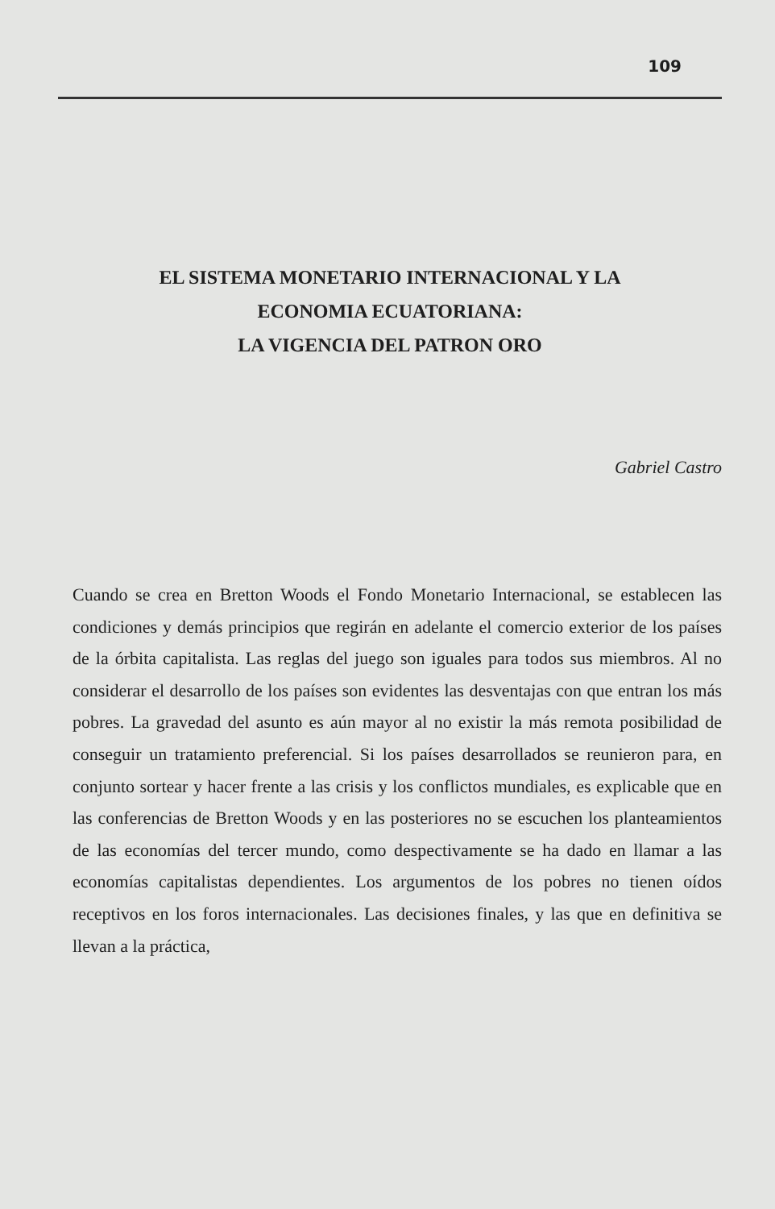109
EL SISTEMA MONETARIO INTERNACIONAL Y LA
ECONOMIA ECUATORIANA:
LA VIGENCIA DEL PATRON ORO
Gabriel Castro
Cuando se crea en Bretton Woods el Fondo Monetario Internacional, se establecen las condiciones y demás principios que regirán en adelante el comercio exterior de los países de la órbita capitalista. Las reglas del juego son iguales para todos sus miembros. Al no considerar el desarrollo de los países son evidentes las desventajas con que entran los más pobres. La gravedad del asunto es aún mayor al no existir la más remota posibilidad de conseguir un tratamiento preferencial. Si los países desarrollados se reunieron para, en conjunto sortear y hacer frente a las crisis y los conflictos mundiales, es explicable que en las conferencias de Bretton Woods y en las posteriores no se escuchen los planteamientos de las economías del tercer mundo, como despectivamente se ha dado en llamar a las economías capitalistas dependientes. Los argumentos de los pobres no tienen oídos receptivos en los foros internacionales. Las decisiones finales, y las que en definitiva se llevan a la práctica,